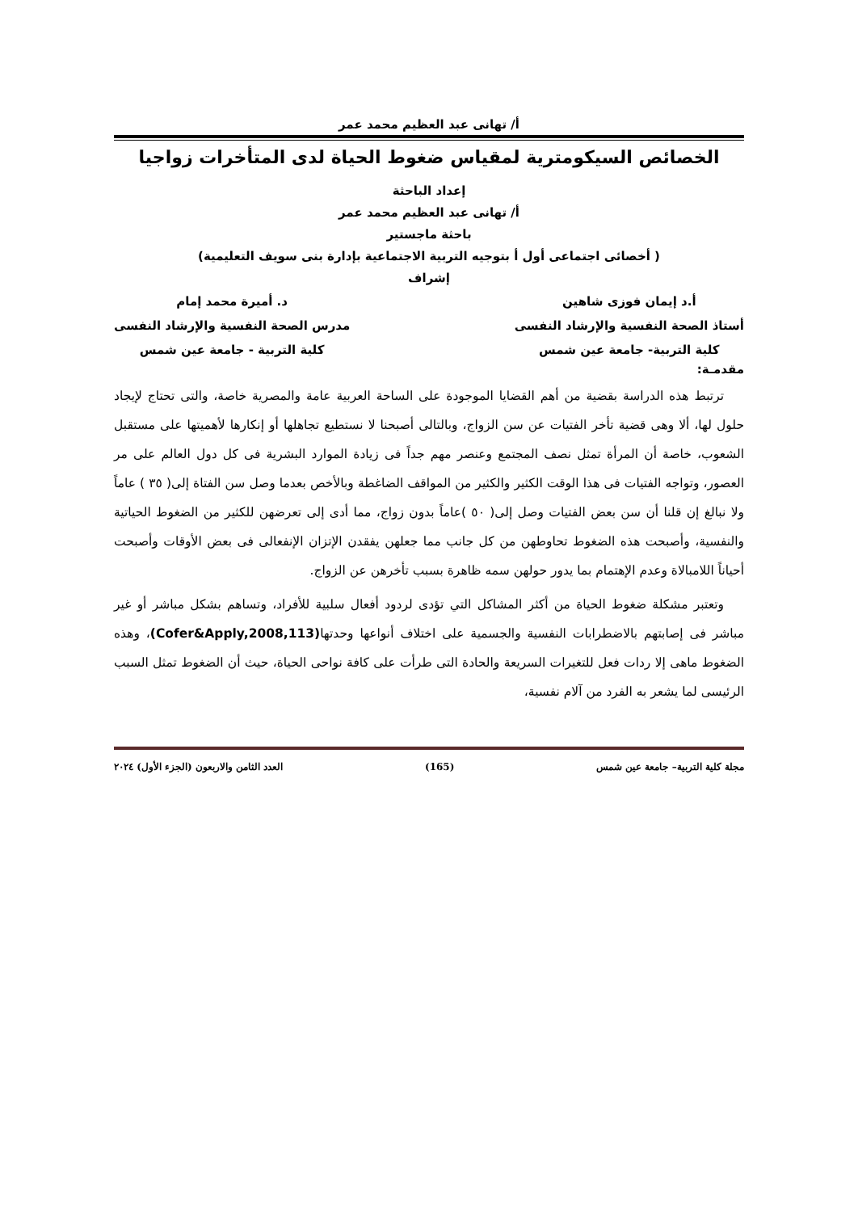أ/ تهانى عبد العظيم محمد عمر
الخصائص السيكومترية لمقياس ضغوط الحياة لدى المتأخرات زواجيا
إعداد الباحثة
أ/ تهانى عبد العظيم محمد عمر
باحثة ماجستير
( أخصائى اجتماعى أول أ بتوجيه التربية الاجتماعية بإدارة بنى سويف التعليمية)
إشراف
أ.د إيمان فوزى شاهين
أستاذ الصحة النفسية والإرشاد النفسى
كلية التربية- جامعة عين شمس
د. أميرة محمد إمام
مدرس الصحة النفسية والإرشاد النفسى
كلية التربية - جامعة عين شمس
مقدمـة:
ترتبط هذه الدراسة بقضية من أهم القضايا الموجودة على الساحة العربية عامة والمصرية خاصة، والتى تحتاج لإيجاد حلول لها، ألا وهى قضية تأخر الفتيات عن سن الزواج، وبالتالى أصبحنا لا نستطيع تجاهلها أو إنكارها لأهميتها على مستقبل الشعوب، خاصة أن المرأة تمثل نصف المجتمع وعنصر مهم جداً فى زيادة الموارد البشرية فى كل دول العالم على مر العصور، وتواجه الفتيات فى هذا الوقت الكثير والكثير من المواقف الضاغطة وبالأخص بعدما وصل سن الفتاة إلى( ٣٥ ) عاماً ولا نبالغ إن قلنا أن سن بعض الفتيات وصل إلى( ٥٠ )عاماً بدون زواج، مما أدى إلى تعرضهن للكثير من الضغوط الحياتية والنفسية، وأصبحت هذه الضغوط تحاوطهن من كل جانب مما جعلهن يفقدن الإتزان الإنفعالى فى بعض الأوقات وأصبحت أحياناً اللامبالاة وعدم الإهتمام بما يدور حولهن سمه ظاهرة بسبب تأخرهن عن الزواج.
وتعتبر مشكلة ضغوط الحياة من أكثر المشاكل التي تؤدى لردود أفعال سلبية للأفراد، وتساهم بشكل مباشر أو غير مباشر فى إصابتهم بالاضطرابات النفسية والجسمية على اختلاف أنواعها وحدتها(Cofer&Apply,2008,113)، وهذه الضغوط ماهى إلا ردات فعل للتغيرات السريعة والحادة التى طرأت على كافة نواحى الحياة، حيث أن الضغوط تمثل السبب الرئيسى لما يشعر به الفرد من آلام نفسية،
مجلة كلية التربية– جامعة عين شمس (165) العدد الثامن والاربعون (الجزء الأول) ٢٠٢٤